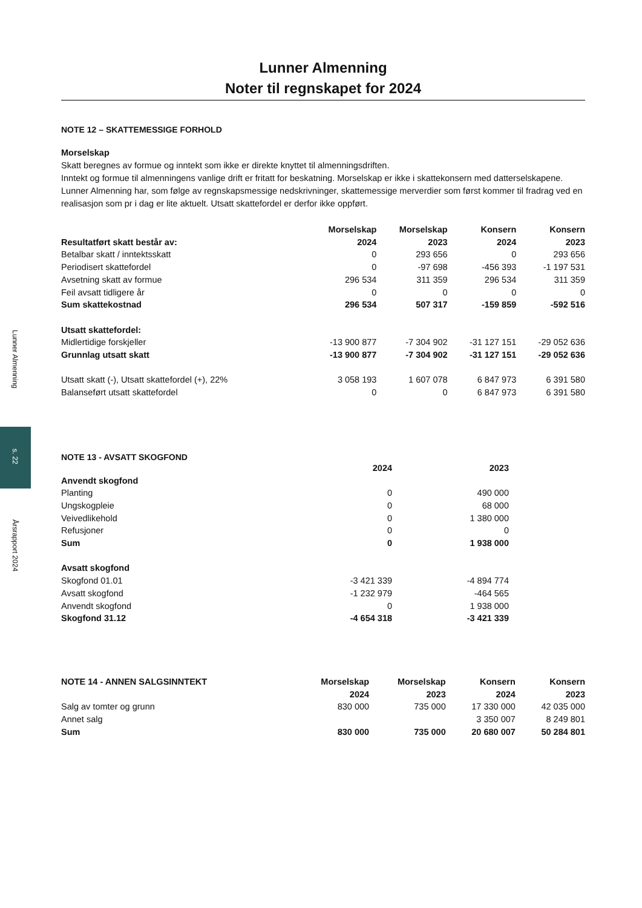Lunner Almenning
s. 22
Årsrapport 2024
Lunner Almenning
Noter til regnskapet for 2024
NOTE 12 – SKATTEMESSIGE FORHOLD
Morselskap
Skatt beregnes av formue og inntekt som ikke er direkte knyttet til almenningsdriften.
Inntekt og formue til almenningens vanlige drift er fritatt for beskatning. Morselskap er ikke i skattekonsern med datterselskapene. Lunner Almenning har, som følge av regnskapsmessige nedskrivninger, skattemessige merverdier som først kommer til fradrag ved en realisasjon som pr i dag er lite aktuelt. Utsatt skattefordel er derfor ikke oppført.
| | Morselskap | Morselskap | Konsern | Konsern |
| --- | --- | --- | --- | --- |
| Resultatført skatt består av: | 2024 | 2023 | 2024 | 2023 |
| Betalbar skatt / inntektsskatt | 0 | 293 656 | 0 | 293 656 |
| Periodisert skattefordel | 0 | -97 698 | -456 393 | -1 197 531 |
| Avsetning skatt av formue | 296 534 | 311 359 | 296 534 | 311 359 |
| Feil avsatt tidligere år | 0 | 0 | 0 | 0 |
| Sum skattekostnad | 296 534 | 507 317 | -159 859 | -592 516 |
| Utsatt skattefordel: | | | | |
| Midlertidige forskjeller | -13 900 877 | -7 304 902 | -31 127 151 | -29 052 636 |
| Grunnlag utsatt skatt | -13 900 877 | -7 304 902 | -31 127 151 | -29 052 636 |
| Utsatt skatt (-), Utsatt skattefordel (+), 22% | 3 058 193 | 1 607 078 | 6 847 973 | 6 391 580 |
| Balanseført utsatt skattefordel | 0 | 0 | 6 847 973 | 6 391 580 |
NOTE 13 - AVSATT SKOGFOND
| | 2024 | 2023 |
| --- | --- | --- |
| Anvendt skogfond | | |
| Planting | 0 | 490 000 |
| Ungskogpleie | 0 | 68 000 |
| Veivedlikehold | 0 | 1 380 000 |
| Refusjoner | 0 | 0 |
| Sum | 0 | 1 938 000 |
| Avsatt skogfond | | |
| Skogfond 01.01 | -3 421 339 | -4 894 774 |
| Avsatt skogfond | -1 232 979 | -464 565 |
| Anvendt skogfond | 0 | 1 938 000 |
| Skogfond 31.12 | -4 654 318 | -3 421 339 |
| NOTE 14 - ANNEN SALGSINNTEKT | Morselskap | Morselskap | Konsern | Konsern |
| --- | --- | --- | --- | --- |
| | 2024 | 2023 | 2024 | 2023 |
| Salg av tomter og grunn | 830 000 | 735 000 | 17 330 000 | 42 035 000 |
| Annet salg | | | 3 350 007 | 8 249 801 |
| Sum | 830 000 | 735 000 | 20 680 007 | 50 284 801 |